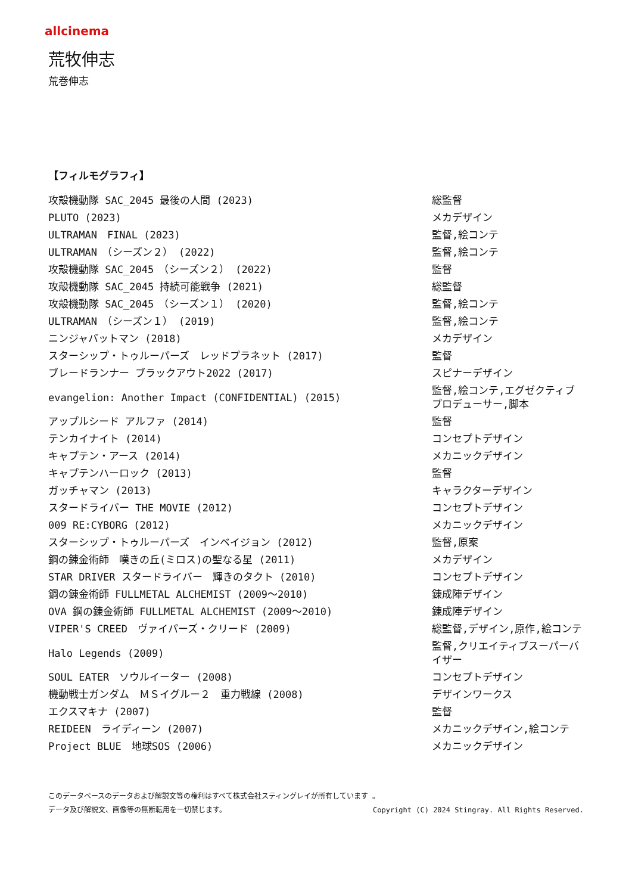allcinema
荒牧伸志
荒巻伸志
【フィルモグラフィ】
| 攻殻機動隊 SAC_2045 最後の人間 (2023) | 総監督 |
| PLUTO (2023) | メカデザイン |
| ULTRAMAN FINAL (2023) | 監督,絵コンテ |
| ULTRAMAN （シーズン２） (2022) | 監督,絵コンテ |
| 攻殻機動隊 SAC_2045 （シーズン２） (2022) | 監督 |
| 攻殻機動隊 SAC_2045 持続可能戦争 (2021) | 総監督 |
| 攻殻機動隊 SAC_2045 （シーズン１） (2020) | 監督,絵コンテ |
| ULTRAMAN （シーズン１） (2019) | 監督,絵コンテ |
| ニンジャバットマン (2018) | メカデザイン |
| スターシップ・トゥルーパーズ レッドプラネット (2017) | 監督 |
| ブレードランナー ブラックアウト2022 (2017) | スピナーデザイン |
| evangelion: Another Impact (CONFIDENTIAL) (2015) | 監督,絵コンテ,エグゼクティブプロデューサー,脚本 |
| アップルシード アルファ (2014) | 監督 |
| テンカイナイト (2014) | コンセプトデザイン |
| キャプテン・アース (2014) | メカニックデザイン |
| キャプテンハーロック (2013) | 監督 |
| ガッチャマン (2013) | キャラクターデザイン |
| スタードライバー THE MOVIE (2012) | コンセプトデザイン |
| 009 RE:CYBORG (2012) | メカニックデザイン |
| スターシップ・トゥルーパーズ インベイジョン (2012) | 監督,原案 |
| 鋼の錬金術師 嘆きの丘(ミロス)の聖なる星 (2011) | メカデザイン |
| STAR DRIVER スタードライバー 輝きのタクト (2010) | コンセプトデザイン |
| 鋼の錬金術師 FULLMETAL ALCHEMIST (2009～2010) | 錬成陣デザイン |
| OVA 鋼の錬金術師 FULLMETAL ALCHEMIST (2009～2010) | 錬成陣デザイン |
| VIPER'S CREED ヴァイパーズ・クリード (2009) | 総監督,デザイン,原作,絵コンテ |
| Halo Legends (2009) | 監督,クリエイティブスーパーバイザー |
| SOUL EATER ソウルイーター (2008) | コンセプトデザイン |
| 機動戦士ガンダム ＭＳイグルー２ 重力戦線 (2008) | デザインワークス |
| エクスマキナ (2007) | 監督 |
| REIDEEN ライディーン (2007) | メカニックデザイン,絵コンテ |
| Project BLUE 地球SOS (2006) | メカニックデザイン |
このデータベースのデータおよび解説文等の権利はすべて株式会社スティングレイが所有しています 。
データ及び解説文、画像等の無断転用を一切禁じます。 Copyright (C) 2024 Stingray. All Rights Reserved.